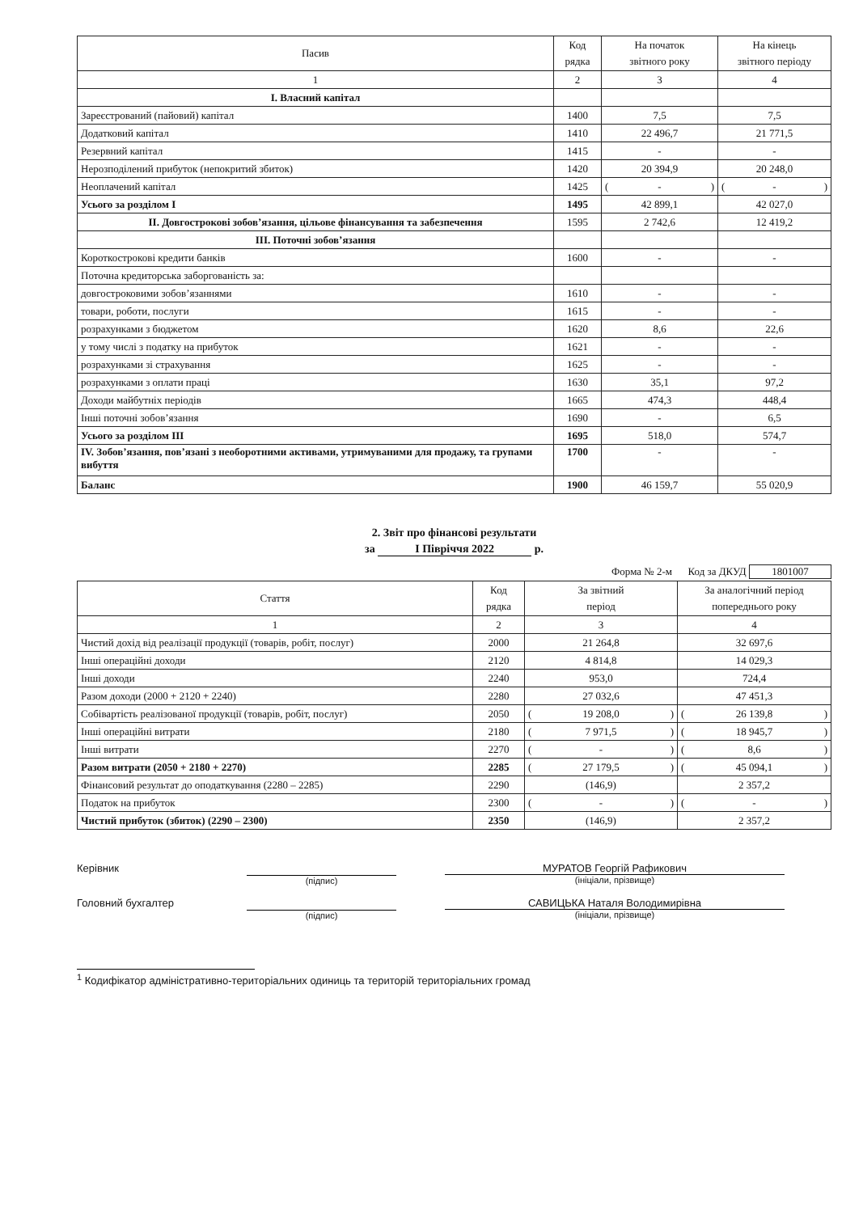| Пасив | Код рядка | На початок звітного року | На кінець звітного періоду |
| --- | --- | --- | --- |
| 1 | 2 | 3 | 4 |
| I. Власний капітал | | | |
| Зареєстрований (пайовий) капітал | 1400 | 7,5 | 7,5 |
| Додатковий капітал | 1410 | 22 496,7 | 21 771,5 |
| Резервний капітал | 1415 | - | - |
| Нерозподілений прибуток (непокритий збиток) | 1420 | 20 394,9 | 20 248,0 |
| Неоплачений капітал | 1425 | ( - ) | ( - ) |
| Усього за розділом I | 1495 | 42 899,1 | 42 027,0 |
| II. Довгострокові зобов’язання, цільове фінансування та забезпечення | 1595 | 2 742,6 | 12 419,2 |
| III. Поточні зобов’язання | | | |
| Короткострокові кредити банків | 1600 | - | - |
| Поточна кредиторська заборгованість за: | | | |
| довгостроковими зобов’язаннями | 1610 | - | - |
| товари, роботи, послуги | 1615 | - | - |
| розрахунками з бюджетом | 1620 | 8,6 | 22,6 |
| у тому числі з податку на прибуток | 1621 | - | - |
| розрахунками зі страхування | 1625 | - | - |
| розрахунками з оплати праці | 1630 | 35,1 | 97,2 |
| Доходи майбутніх періодів | 1665 | 474,3 | 448,4 |
| Інші поточні зобов’язання | 1690 | - | 6,5 |
| Усього за розділом III | 1695 | 518,0 | 574,7 |
| IV. Зобов’язання, пов’язані з необоротними активами, утримуваними для продажу, та групами вибуття | 1700 | - | - |
| Баланс | 1900 | 46 159,7 | 55 020,9 |
2. Звіт про фінансові результати
за I Півріччя 2022 р.
Форма № 2-м Код за ДКУД 1801007
| Стаття | Код рядка | За звітний період | За аналогічний період попереднього року |
| --- | --- | --- | --- |
| 1 | 2 | 3 | 4 |
| Чистий дохід від реалізації продукції (товарів, робіт, послуг) | 2000 | 21 264,8 | 32 697,6 |
| Інші операційні доходи | 2120 | 4 814,8 | 14 029,3 |
| Інші доходи | 2240 | 953,0 | 724,4 |
| Разом доходи (2000 + 2120 + 2240) | 2280 | 27 032,6 | 47 451,3 |
| Собівартість реалізованої продукції (товарів, робіт, послуг) | 2050 | ( 19 208,0 ) | ( 26 139,8 ) |
| Інші операційні витрати | 2180 | ( 7 971,5 ) | ( 18 945,7 ) |
| Інші витрати | 2270 | ( - ) | ( 8,6 ) |
| Разом витрати (2050 + 2180 + 2270) | 2285 | ( 27 179,5 ) | ( 45 094,1 ) |
| Фінансовий результат до оподаткування (2280 – 2285) | 2290 | (146,9) | 2 357,2 |
| Податок на прибуток | 2300 | ( - ) | ( - ) |
| Чистий прибуток (збиток) (2290 – 2300) | 2350 | (146,9) | 2 357,2 |
Керівник
(підпис)
МУРАТОВ Георгій Рафикович
(ініціали, прізвище)
Головний бухгалтер
(підпис)
САВИЦЬКА Наталя Володимирівна
(ініціали, прізвище)
<sup>1</sup> Кодифікатор адміністративно-територіальних одиниць та територій територіальних громад